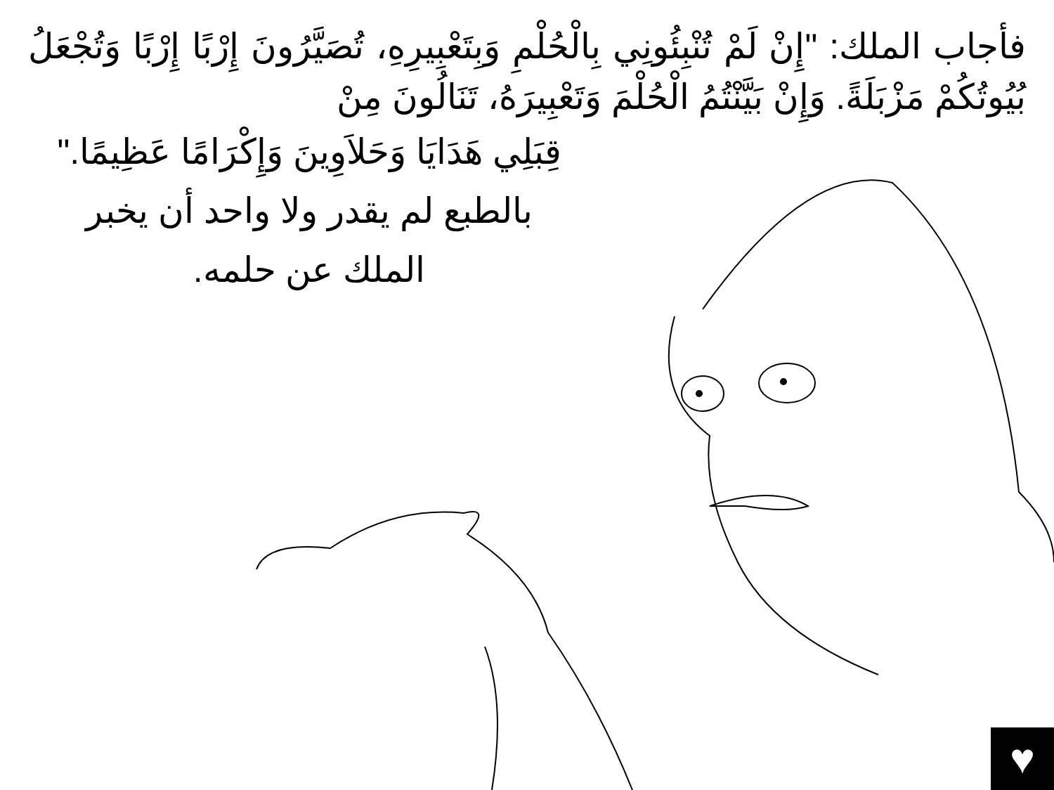فأجاب الملك: "إِنْ لَمْ تُنْبِئُونِي بِالْحُلْمِ وَبِتَعْبِيرِهِ، تُصَيَّرُونَ إِرْبًا إِرْبًا وَتُجْعَلُ بُيُوتُكُمْ مَزْبَلَةً. وَإِنْ بَيَّنْتُمُ الْحُلْمَ وَتَعْبِيرَهُ، تَنَالُونَ مِنْ
قِبَلِي هَدَايَا وَحَلاَوِينَ وَإِكْرَامًا عَظِيمًا." بالطبع لم يقدر ولا واحد أن يخبر الملك عن حلمه.
♥